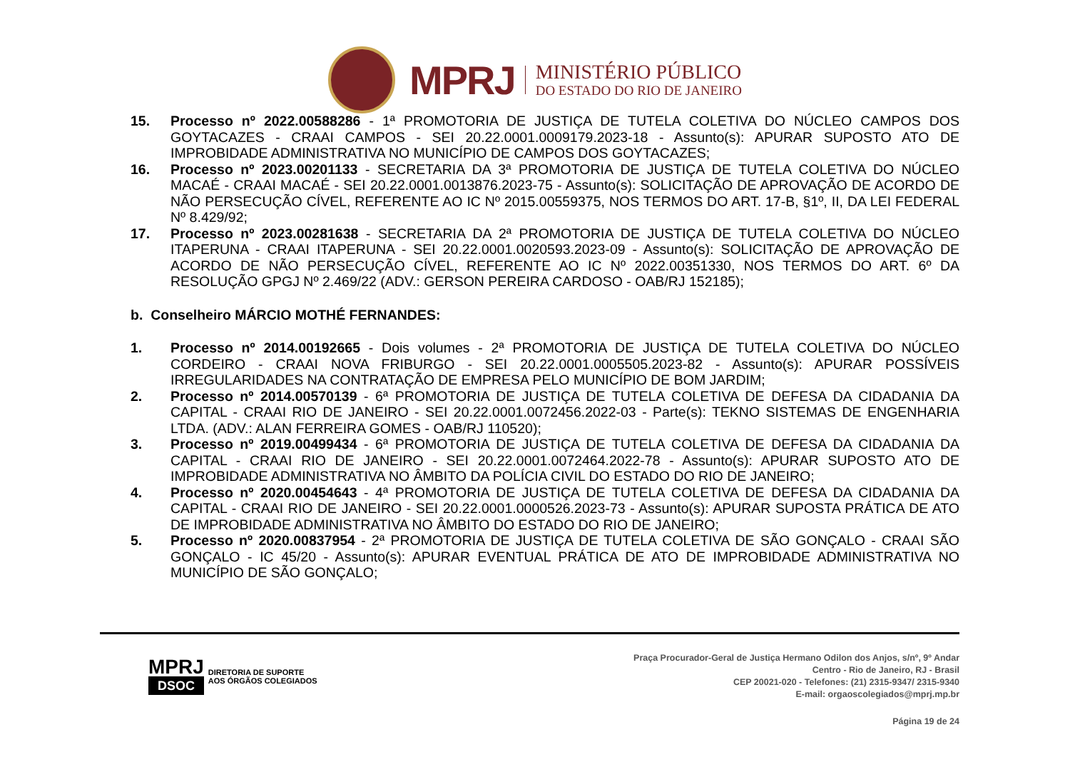MPRJ
MINISTÉRIO PÚBLICO
DO ESTADO DO RIO DE JANEIRO
15. Processo nº 2022.00588286 - 1ª PROMOTORIA DE JUSTIÇA DE TUTELA COLETIVA DO NÚCLEO CAMPOS DOS GOYTACAZES - CRAAI CAMPOS - SEI 20.22.0001.0009179.2023-18 - Assunto(s): APURAR SUPOSTO ATO DE IMPROBIDADE ADMINISTRATIVA NO MUNICÍPIO DE CAMPOS DOS GOYTACAZES;
16. Processo nº 2023.00201133 - SECRETARIA DA 3ª PROMOTORIA DE JUSTIÇA DE TUTELA COLETIVA DO NÚCLEO MACAÉ - CRAAI MACAÉ - SEI 20.22.0001.0013876.2023-75 - Assunto(s): SOLICITAÇÃO DE APROVAÇÃO DE ACORDO DE NÃO PERSECUÇÃO CÍVEL, REFERENTE AO IC Nº 2015.00559375, NOS TERMOS DO ART. 17-B, §1º, II, DA LEI FEDERAL Nº 8.429/92;
17. Processo nº 2023.00281638 - SECRETARIA DA 2ª PROMOTORIA DE JUSTIÇA DE TUTELA COLETIVA DO NÚCLEO ITAPERUNA - CRAAI ITAPERUNA - SEI 20.22.0001.0020593.2023-09 - Assunto(s): SOLICITAÇÃO DE APROVAÇÃO DE ACORDO DE NÃO PERSECUÇÃO CÍVEL, REFERENTE AO IC Nº 2022.00351330, NOS TERMOS DO ART. 6º DA RESOLUÇÃO GPGJ Nº 2.469/22 (ADV.: GERSON PEREIRA CARDOSO - OAB/RJ 152185);
b. Conselheiro MÁRCIO MOTHÉ FERNANDES:
1. Processo nº 2014.00192665 - Dois volumes - 2ª PROMOTORIA DE JUSTIÇA DE TUTELA COLETIVA DO NÚCLEO CORDEIRO - CRAAI NOVA FRIBURGO - SEI 20.22.0001.0005505.2023-82 - Assunto(s): APURAR POSSÍVEIS IRREGULARIDADES NA CONTRATAÇÃO DE EMPRESA PELO MUNICÍPIO DE BOM JARDIM;
2. Processo nº 2014.00570139 - 6ª PROMOTORIA DE JUSTIÇA DE TUTELA COLETIVA DE DEFESA DA CIDADANIA DA CAPITAL - CRAAI RIO DE JANEIRO - SEI 20.22.0001.0072456.2022-03 - Parte(s): TEKNO SISTEMAS DE ENGENHARIA LTDA. (ADV.: ALAN FERREIRA GOMES - OAB/RJ 110520);
3. Processo nº 2019.00499434 - 6ª PROMOTORIA DE JUSTIÇA DE TUTELA COLETIVA DE DEFESA DA CIDADANIA DA CAPITAL - CRAAI RIO DE JANEIRO - SEI 20.22.0001.0072464.2022-78 - Assunto(s): APURAR SUPOSTO ATO DE IMPROBIDADE ADMINISTRATIVA NO ÂMBITO DA POLÍCIA CIVIL DO ESTADO DO RIO DE JANEIRO;
4. Processo nº 2020.00454643 - 4ª PROMOTORIA DE JUSTIÇA DE TUTELA COLETIVA DE DEFESA DA CIDADANIA DA CAPITAL - CRAAI RIO DE JANEIRO - SEI 20.22.0001.0000526.2023-73 - Assunto(s): APURAR SUPOSTA PRÁTICA DE ATO DE IMPROBIDADE ADMINISTRATIVA NO ÂMBITO DO ESTADO DO RIO DE JANEIRO;
5. Processo nº 2020.00837954 - 2ª PROMOTORIA DE JUSTIÇA DE TUTELA COLETIVA DE SÃO GONÇALO - CRAAI SÃO GONÇALO - IC 45/20 - Assunto(s): APURAR EVENTUAL PRÁTICA DE ATO DE IMPROBIDADE ADMINISTRATIVA NO MUNICÍPIO DE SÃO GONÇALO;
MPRJ
DSOC
DIRETORIA DE SUPORTE
AOS ÓRGÃOS COLEGIADOS
Praça Procurador-Geral de Justiça Hermano Odilon dos Anjos, s/nº, 9º Andar
Centro - Rio de Janeiro, RJ - Brasil
CEP 20021-020 - Telefones: (21) 2315-9347/ 2315-9340
E-mail: orgaoscolegiados@mprj.mp.br
Página 19 de 24